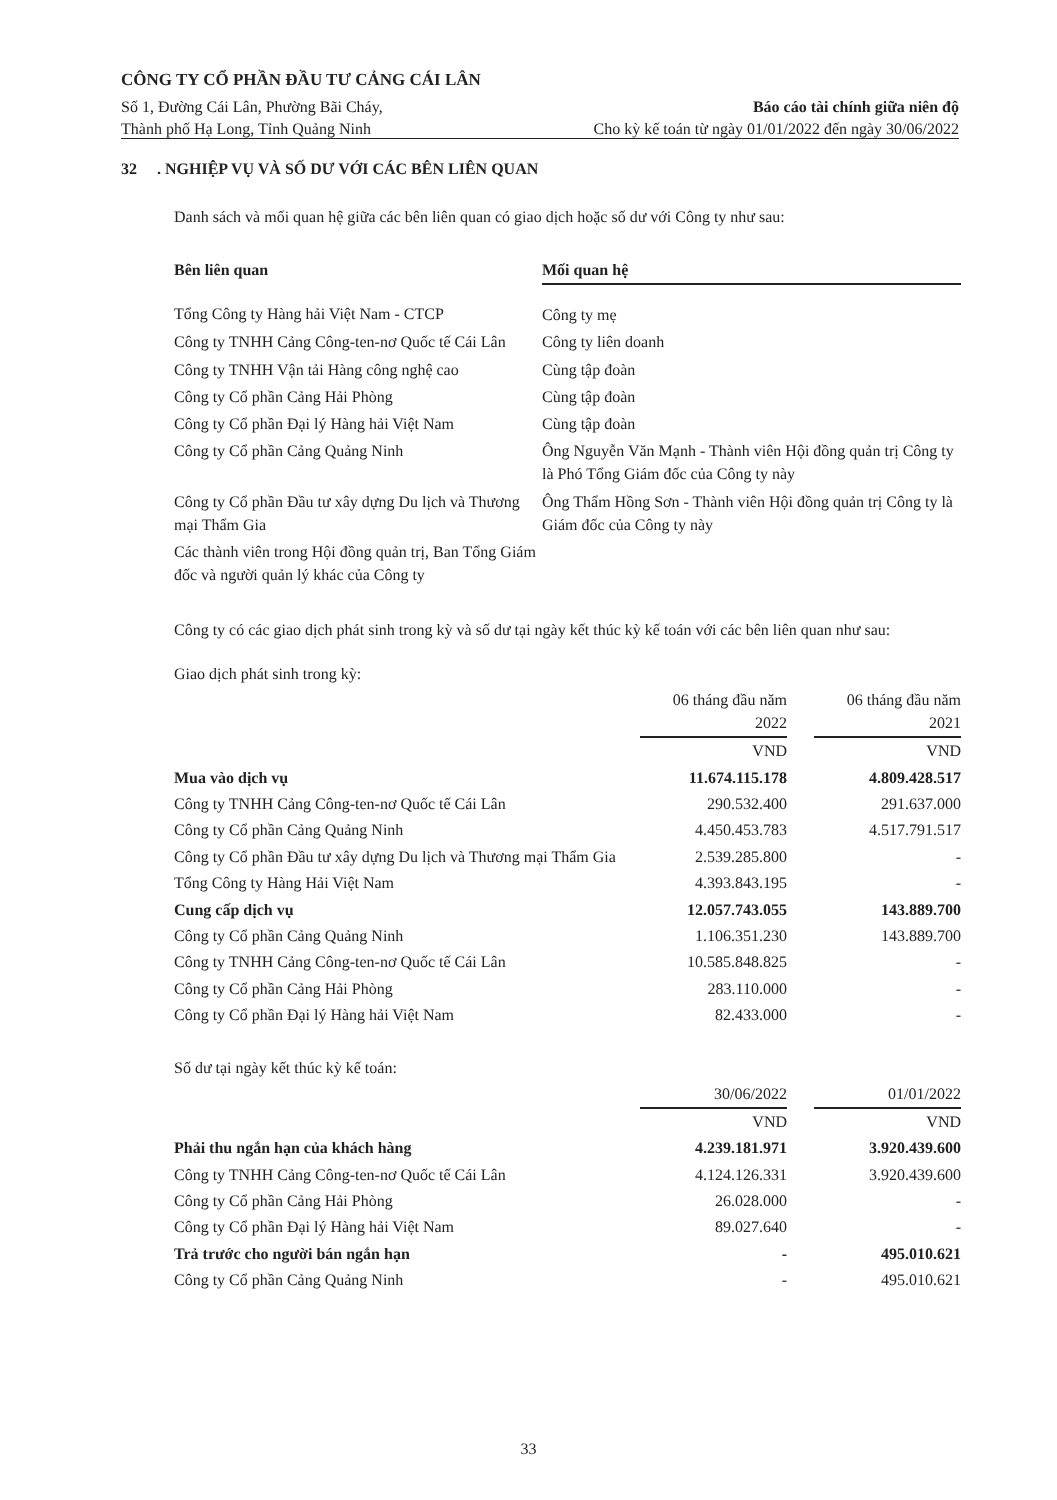CÔNG TY CỔ PHẦN ĐẦU TƯ CẢNG CÁI LÂN
Số 1, Đường Cái Lân, Phường Bãi Cháy, Báo cáo tài chính giữa niên độ
Thành phố Hạ Long, Tỉnh Quảng Ninh Cho kỳ kế toán từ ngày 01/01/2022 đến ngày 30/06/2022
32 . NGHIỆP VỤ VÀ SỐ DƯ VỚI CÁC BÊN LIÊN QUAN
Danh sách và mối quan hệ giữa các bên liên quan có giao dịch hoặc số dư với Công ty như sau:
| Bên liên quan | Mối quan hệ |
| --- | --- |
| Tổng Công ty Hàng hải Việt Nam - CTCP | Công ty mẹ |
| Công ty TNHH Cảng Công-ten-nơ Quốc tế Cái Lân | Công ty liên doanh |
| Công ty TNHH Vận tải Hàng công nghệ cao | Cùng tập đoàn |
| Công ty Cổ phần Cảng Hải Phòng | Cùng tập đoàn |
| Công ty Cổ phần Đại lý Hàng hải Việt Nam | Cùng tập đoàn |
| Công ty Cổ phần Cảng Quảng Ninh | Ông Nguyễn Văn Mạnh - Thành viên Hội đồng quản trị Công ty là Phó Tổng Giám đốc của Công ty này |
| Công ty Cổ phần Đầu tư xây dựng Du lịch và Thương mại Thẩm Gia | Ông Thẩm Hồng Sơn - Thành viên Hội đồng quản trị Công ty là Giám đốc của Công ty này |
| Các thành viên trong Hội đồng quản trị, Ban Tổng Giám đốc và người quản lý khác của Công ty | |
Công ty có các giao dịch phát sinh trong kỳ và số dư tại ngày kết thúc kỳ kế toán với các bên liên quan như sau:
Giao dịch phát sinh trong kỳ:
| | 06 tháng đầu năm 2022 | | 06 tháng đầu năm 2021 |
| --- | --- | --- | --- |
| | VND | | VND |
| Mua vào dịch vụ | 11.674.115.178 | | 4.809.428.517 |
| Công ty TNHH Cảng Công-ten-nơ Quốc tế Cái Lân | 290.532.400 | | 291.637.000 |
| Công ty Cổ phần Cảng Quảng Ninh | 4.450.453.783 | | 4.517.791.517 |
| Công ty Cổ phần Đầu tư xây dựng Du lịch và Thương mại Thẩm Gia | 2.539.285.800 | | - |
| Tổng Công ty Hàng Hải Việt Nam | 4.393.843.195 | | - |
| Cung cấp dịch vụ | 12.057.743.055 | | 143.889.700 |
| Công ty Cổ phần Cảng Quảng Ninh | 1.106.351.230 | | 143.889.700 |
| Công ty TNHH Cảng Công-ten-nơ Quốc tế Cái Lân | 10.585.848.825 | | - |
| Công ty Cổ phần Cảng Hải Phòng | 283.110.000 | | - |
| Công ty Cổ phần Đại lý Hàng hải Việt Nam | 82.433.000 | | - |
Số dư tại ngày kết thúc kỳ kế toán:
| | 30/06/2022 | | 01/01/2022 |
| --- | --- | --- | --- |
| | VND | | VND |
| Phải thu ngắn hạn của khách hàng | 4.239.181.971 | | 3.920.439.600 |
| Công ty TNHH Cảng Công-ten-nơ Quốc tế Cái Lân | 4.124.126.331 | | 3.920.439.600 |
| Công ty Cổ phần Cảng Hải Phòng | 26.028.000 | | - |
| Công ty Cổ phần Đại lý Hàng hải Việt Nam | 89.027.640 | | - |
| Trả trước cho người bán ngắn hạn | - | | 495.010.621 |
| Công ty Cổ phần Cảng Quảng Ninh | - | | 495.010.621 |
33